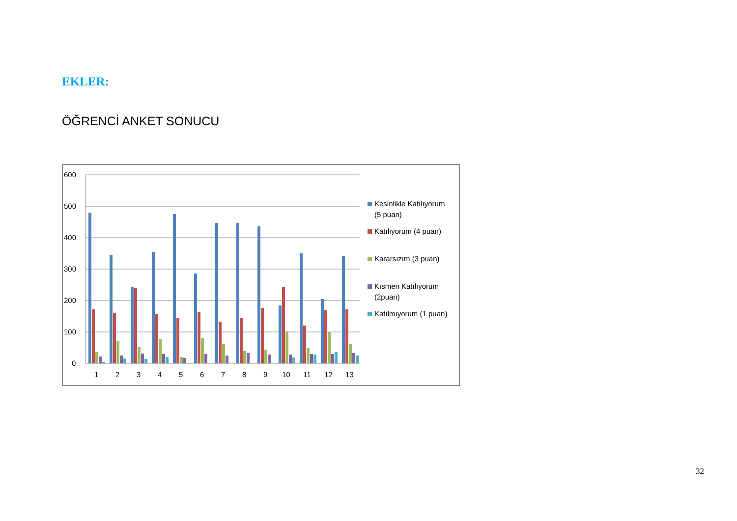EKLER:
ÖĞRENCİ ANKET SONUCU
600
500
400
300
200
100
0
1
2
3
4
5
6
7
8
9
10
11
12
13
Kesinlikle Katılıyorum
(5 puan)
Katılıyorum (4 puan)
Kararsızım (3 puan)
Kısmen Katılıyorum
(2puan)
Katılmıyorum (1 puan)
32